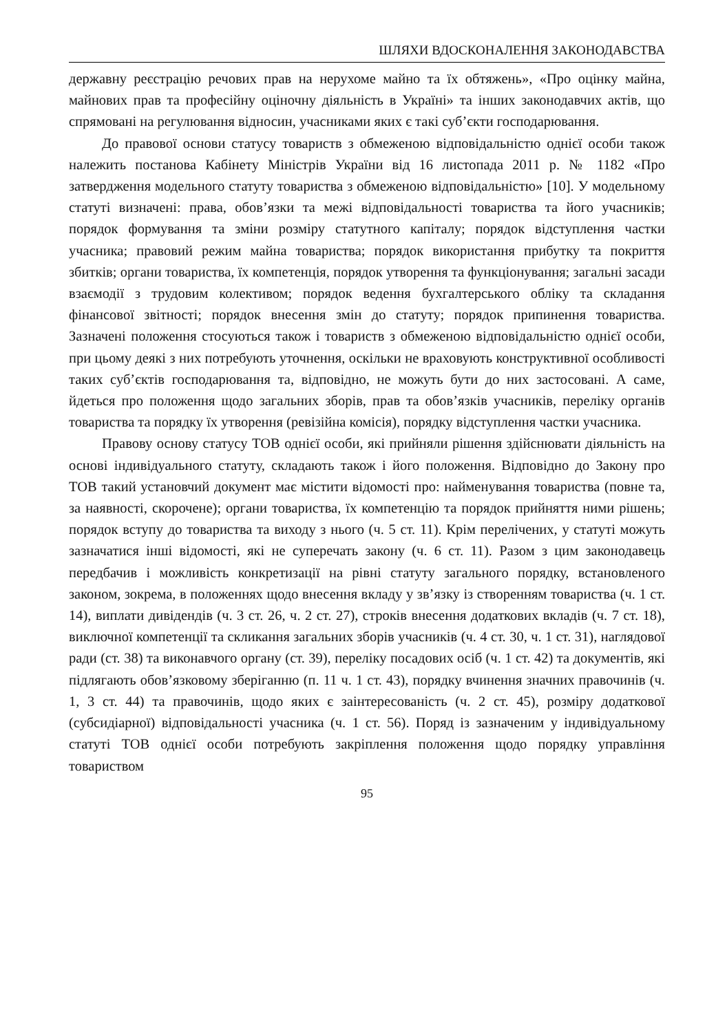ШЛЯХИ ВДОСКОНАЛЕННЯ ЗАКОНОДАВСТВА
державну реєстрацію речових прав на нерухоме майно та їх обтяжень», «Про оцінку майна, майнових прав та професійну оціночну діяльність в Україні» та інших законодавчих актів, що спрямовані на регулювання відносин, учасниками яких є такі суб’єкти господарювання.
До правової основи статусу товариств з обмеженою відповідальністю однієї особи також належить постанова Кабінету Міністрів України від 16 листопада 2011 р. № 1182 «Про затвердження модельного статуту товариства з обмеженою відповідальністю» [10]. У модельному статуті визначені: права, обов’язки та межі відповідальності товариства та його учасників; порядок формування та зміни розміру статутного капіталу; порядок відступлення частки учасника; правовий режим майна товариства; порядок використання прибутку та покриття збитків; органи товариства, їх компетенція, порядок утворення та функціонування; загальні засади взаємодії з трудовим колективом; порядок ведення бухгалтерського обліку та складання фінансової звітності; порядок внесення змін до статуту; порядок припинення товариства. Зазначені положення стосуються також і товариств з обмеженою відповідальністю однієї особи, при цьому деякі з них потребують уточнення, оскільки не враховують конструктивної особливості таких суб’єктів господарювання та, відповідно, не можуть бути до них застосовані. А саме, йдеться про положення щодо загальних зборів, прав та обов’язків учасників, переліку органів товариства та порядку їх утворення (ревізійна комісія), порядку відступлення частки учасника.
Правову основу статусу ТОВ однієї особи, які прийняли рішення здійснювати діяльність на основі індивідуального статуту, складають також і його положення. Відповідно до Закону про ТОВ такий установчий документ має містити відомості про: найменування товариства (повне та, за наявності, скорочене); органи товариства, їх компетенцію та порядок прийняття ними рішень; порядок вступу до товариства та виходу з нього (ч. 5 ст. 11). Крім перелічених, у статуті можуть зазначатися інші відомості, які не суперечать закону (ч. 6 ст. 11). Разом з цим законодавець передбачив і можливість конкретизації на рівні статуту загального порядку, встановленого законом, зокрема, в положеннях щодо внесення вкладу у зв’язку із створенням товариства (ч. 1 ст. 14), виплати дивідендів (ч. 3 ст. 26, ч. 2 ст. 27), строків внесення додаткових вкладів (ч. 7 ст. 18), виключної компетенції та скликання загальних зборів учасників (ч. 4 ст. 30, ч. 1 ст. 31), наглядової ради (ст. 38) та виконавчого органу (ст. 39), переліку посадових осіб (ч. 1 ст. 42) та документів, які підлягають обов’язковому зберіганню (п. 11 ч. 1 ст. 43), порядку вчинення значних правочинів (ч. 1, 3 ст. 44) та правочинів, щодо яких є заінтересованість (ч. 2 ст. 45), розміру додаткової (субсидіарної) відповідальності учасника (ч. 1 ст. 56). Поряд із зазначеним у індивідуальному статуті ТОВ однієї особи потребують закріплення положення щодо порядку управління товариством
95